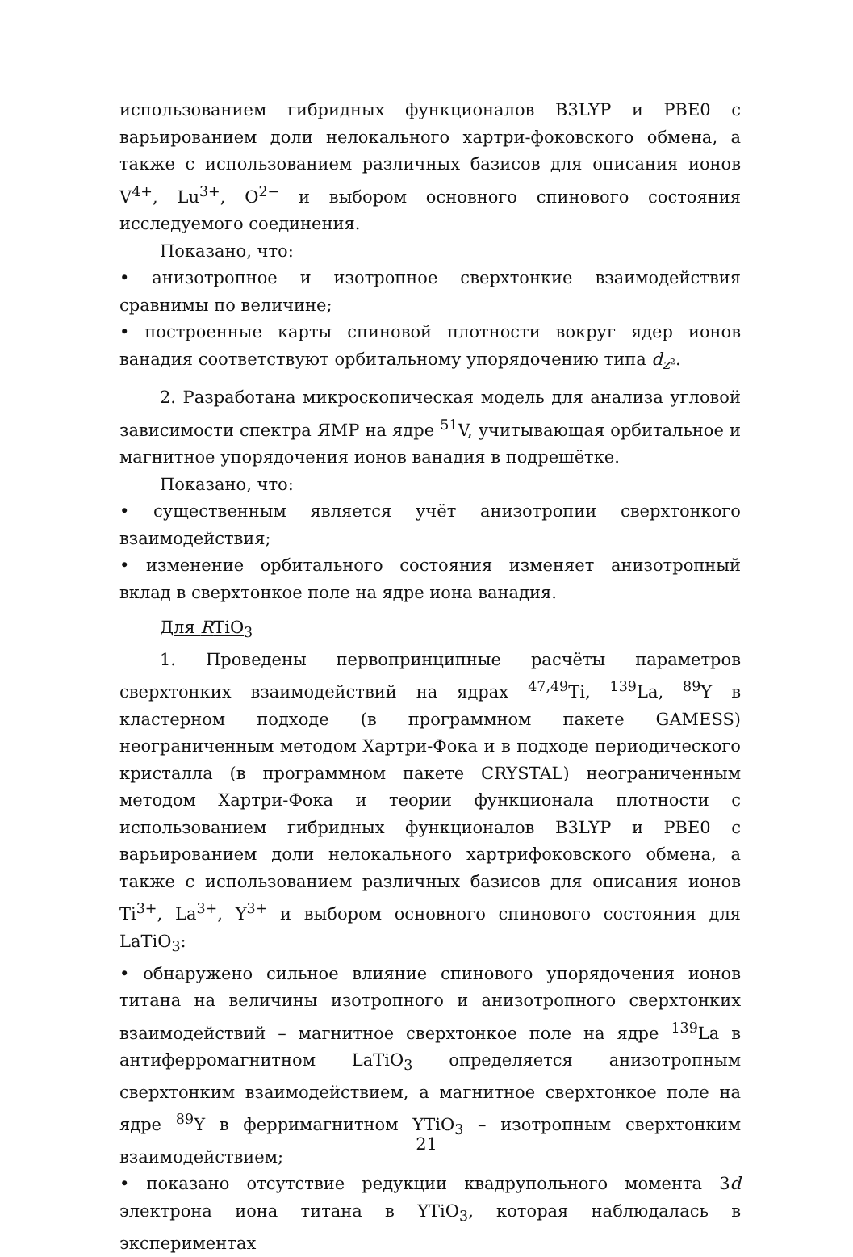использованием гибридных функционалов B3LYP и PBE0 с варьированием доли нелокального хартри-фоковского обмена, а также с использованием различных базисов для описания ионов V<sup>4+</sup>, Lu<sup>3+</sup>, O<sup>2−</sup> и выбором основного спинового состояния исследуемого соединения.
Показано, что:
• анизотропное и изотропное сверхтонкие взаимодействия сравнимы по величине;
• построенные карты спиновой плотности вокруг ядер ионов ванадия соответствуют орбитальному упорядочению типа d<sub>z²</sub>.
2. Разработана микроскопическая модель для анализа угловой зависимости спектра ЯМР на ядре <sup>51</sup>V, учитывающая орбитальное и магнитное упорядочения ионов ванадия в подрешётке.
Показано, что:
• существенным является учёт анизотропии сверхтонкого взаимодействия;
• изменение орбитального состояния изменяет анизотропный вклад в сверхтонкое поле на ядре иона ванадия.
Для RTiO<sub>3</sub>
1. Проведены первопринципные расчёты параметров сверхтонких взаимодействий на ядрах <sup>47,49</sup>Ti, <sup>139</sup>La, <sup>89</sup>Y в кластерном подходе (в программном пакете GAMESS) неограниченным методом Хартри-Фока и в подходе периодического кристалла (в программном пакете CRYSTAL) неограниченным методом Хартри-Фока и теории функционала плотности с использованием гибридных функционалов B3LYP и PBE0 с варьированием доли нелокального хартрифоковского обмена, а также с использованием различных базисов для описания ионов Ti<sup>3+</sup>, La<sup>3+</sup>, Y<sup>3+</sup> и выбором основного спинового состояния для LaTiO<sub>3</sub>:
• обнаружено сильное влияние спинового упорядочения ионов титана на величины изотропного и анизотропного сверхтонких взаимодействий – магнитное сверхтонкое поле на ядре <sup>139</sup>La в антиферромагнитном LaTiO<sub>3</sub> определяется анизотропным сверхтонким взаимодействием, а магнитное сверхтонкое поле на ядре <sup>89</sup>Y в ферримагнитном YTiO<sub>3</sub> – изотропным сверхтонким взаимодействием;
• показано отсутствие редукции квадрупольного момента 3d электрона иона титана в YTiO<sub>3</sub>, которая наблюдалась в экспериментах
21